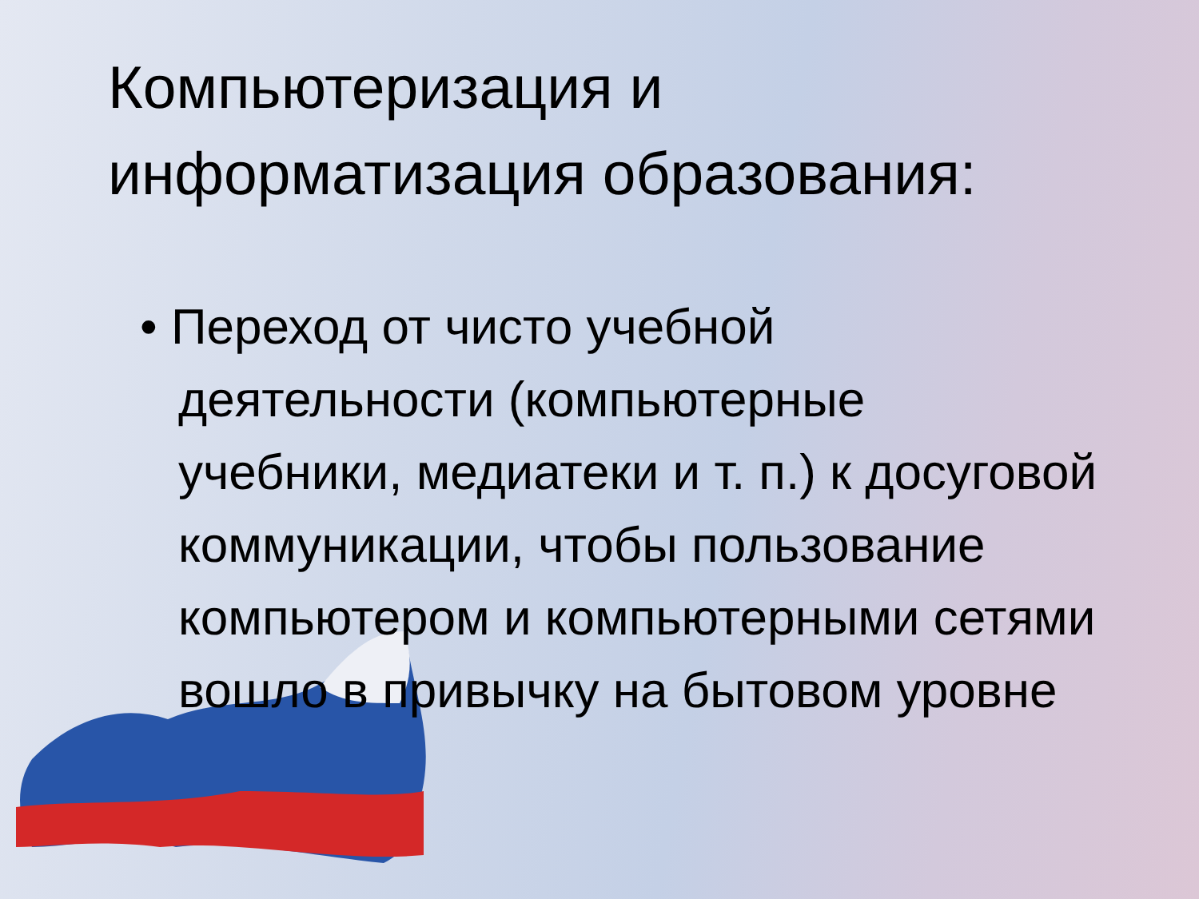Компьютеризация и
информатизация образования:
• Переход от чисто учебной деятельности (компьютерные учебники, медиатеки и т. п.) к досуговой коммуникации, чтобы пользование компьютером и компьютерными сетями вошло в привычку на бытовом уровне